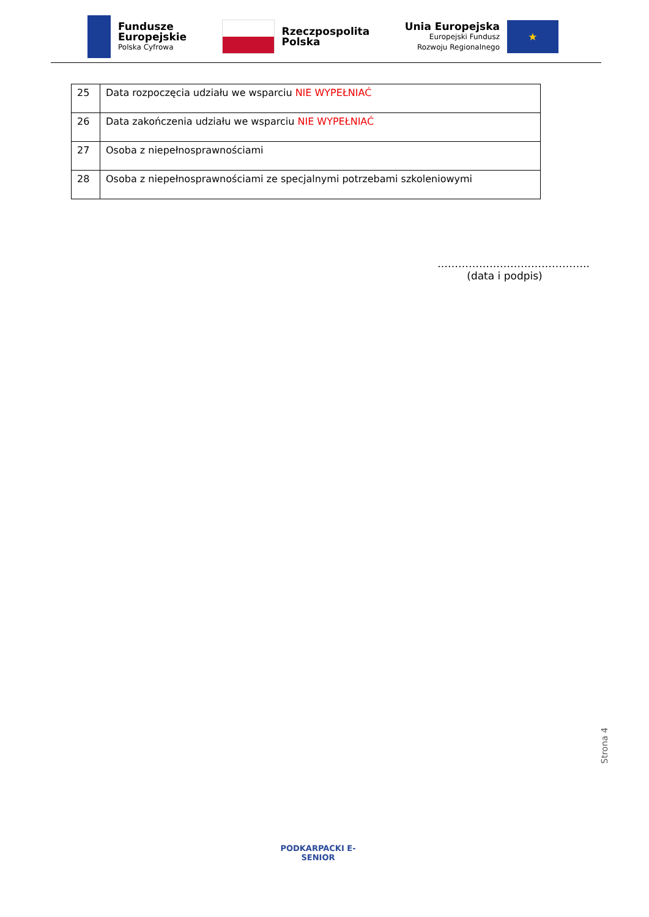Fundusze
Europejskie
Polska Cyfrowa
Rzeczpospolita
Polska
Unia Europejska
Europejski Fundusz
Rozwoju Regionalnego
★
| 25 | Data rozpoczęcia udziału we wsparciu NIE WYPEŁNIAĆ |
| 26 | Data zakończenia udziału we wsparciu NIE WYPEŁNIAĆ |
| 27 | Osoba z niepełnosprawnościami |
| 28 | Osoba z niepełnosprawnościami ze specjalnymi potrzebami szkoleniowymi |
……………………………………..
(data i podpis)
Strona 4
PODKARPACKI E-SENIOR